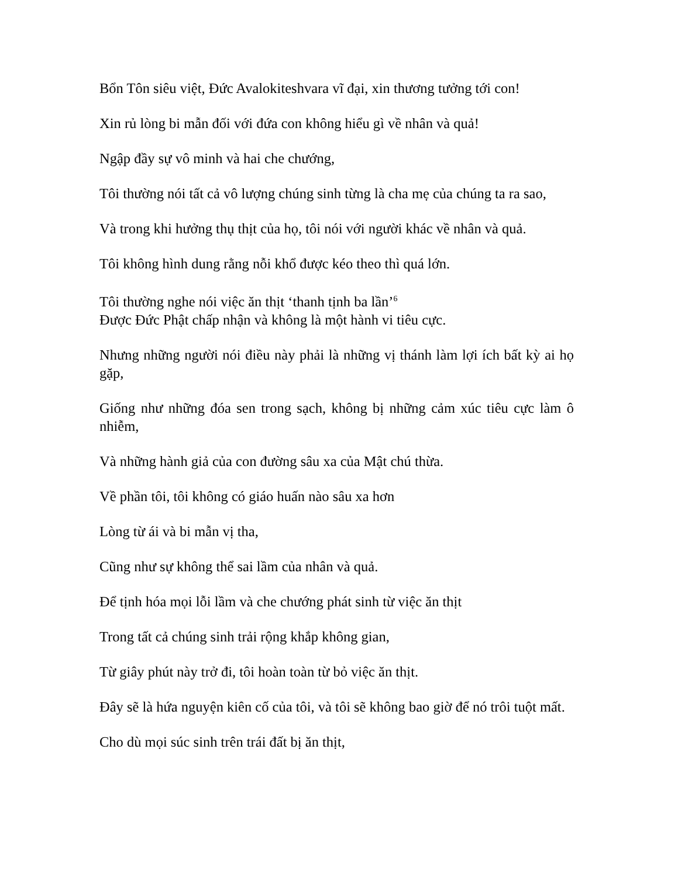Bổn Tôn siêu việt, Đức Avalokiteshvara vĩ đại, xin thương tưởng tới con!
Xin rủ lòng bi mẫn đối với đứa con không hiểu gì về nhân và quả!
Ngập đầy sự vô minh và hai che chướng,
Tôi thường nói tất cả vô lượng chúng sinh từng là cha mẹ của chúng ta ra sao,
Và trong khi hưởng thụ thịt của họ, tôi nói với người khác về nhân và quả.
Tôi không hình dung rằng nỗi khổ được kéo theo thì quá lớn.
Tôi thường nghe nói việc ăn thịt ‘thanh tịnh ba lần’<sup>6</sup>
Được Đức Phật chấp nhận và không là một hành vi tiêu cực.
Nhưng những người nói điều này phải là những vị thánh làm lợi ích bất kỳ ai họ gặp,
Giống như những đóa sen trong sạch, không bị những cảm xúc tiêu cực làm ô nhiễm,
Và những hành giả của con đường sâu xa của Mật chú thừa.
Về phần tôi, tôi không có giáo huấn nào sâu xa hơn
Lòng từ ái và bi mẫn vị tha,
Cũng như sự không thể sai lầm của nhân và quả.
Để tịnh hóa mọi lỗi lầm và che chướng phát sinh từ việc ăn thịt
Trong tất cả chúng sinh trải rộng khắp không gian,
Từ giây phút này trở đi, tôi hoàn toàn từ bỏ việc ăn thịt.
Đây sẽ là hứa nguyện kiên cố của tôi, và tôi sẽ không bao giờ để nó trôi tuột mất.
Cho dù mọi súc sinh trên trái đất bị ăn thịt,